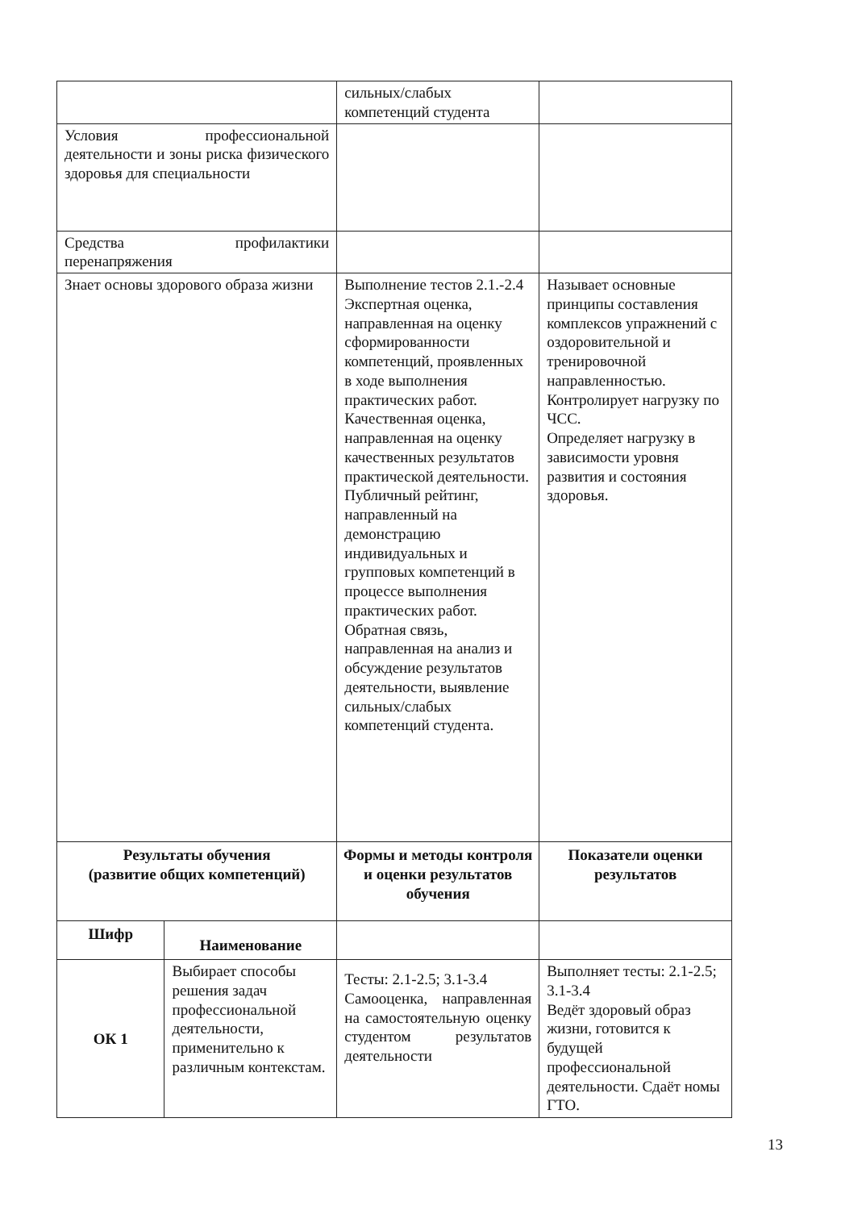| | | сильных/слабых компетенций студента | |
| Условия профессиональной деятельности и зоны риска физического здоровья для специальности | | | |
| Средства профилактики перенапряжения | | | |
| Знает основы здорового образа жизни | | Выполнение тестов 2.1.-2.4 Экспертная оценка, направленная на оценку сформированности компетенций, проявленных в ходе выполнения практических работ. Качественная оценка, направленная на оценку качественных результатов практической деятельности. Публичный рейтинг, направленный на демонстрацию индивидуальных и групповых компетенций в процессе выполнения практических работ. Обратная связь, направленная на анализ и обсуждение результатов деятельности, выявление сильных/слабых компетенций студента. | Называет основные принципы составления комплексов упражнений с оздоровительной и тренировочной направленностью. Контролирует нагрузку по ЧСС. Определяет нагрузку в зависимости уровня развития и состояния здоровья. |
| Результаты обучения (развитие общих компетенций) | | Формы и методы контроля и оценки результатов обучения | Показатели оценки результатов |
| Шифр | Наименование | | |
| ОК 1 | Выбирает способы решения задач профессиональной деятельности, применительно к различным контекстам. | Тесты: 2.1-2.5; 3.1-3.4 Самооценка, направленная на самостоятельную оценку студентом результатов деятельности | Выполняет тесты: 2.1-2.5; 3.1-3.4 Ведёт здоровый образ жизни, готовится к будущей профессиональной деятельности. Сдаёт номы ГТО. |
13